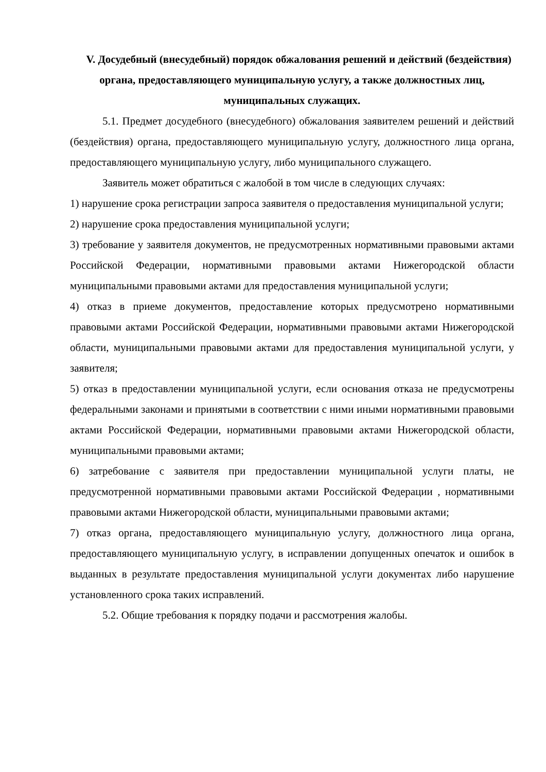V. Досудебный (внесудебный) порядок обжалования решений и действий (бездействия) органа, предоставляющего муниципальную услугу, а также должностных лиц, муниципальных служащих.
5.1. Предмет досудебного (внесудебного) обжалования заявителем решений и действий (бездействия) органа, предоставляющего муниципальную услугу, должностного лица органа, предоставляющего муниципальную услугу, либо муниципального служащего.
Заявитель может обратиться с жалобой в том числе в следующих случаях:
1) нарушение срока регистрации запроса заявителя о предоставления муниципальной услуги;
2) нарушение срока предоставления муниципальной услуги;
3) требование у заявителя документов, не предусмотренных нормативными правовыми актами Российской Федерации, нормативными правовыми актами Нижегородской области муниципальными правовыми актами для предоставления муниципальной услуги;
4) отказ в приеме документов, предоставление которых предусмотрено нормативными правовыми актами Российской Федерации, нормативными правовыми актами Нижегородской области, муниципальными правовыми актами для предоставления муниципальной услуги, у заявителя;
5) отказ в предоставлении муниципальной услуги, если основания отказа не предусмотрены федеральными законами и принятыми в соответствии с ними иными нормативными правовыми актами Российской Федерации, нормативными правовыми актами Нижегородской области, муниципальными правовыми актами;
6) затребование с заявителя при предоставлении муниципальной услуги платы, не предусмотренной нормативными правовыми актами Российской Федерации , нормативными правовыми актами Нижегородской области, муниципальными правовыми актами;
7) отказ органа, предоставляющего муниципальную услугу, должностного лица органа, предоставляющего муниципальную услугу, в исправлении допущенных опечаток и ошибок в выданных в результате предоставления муниципальной услуги документах либо нарушение установленного срока таких исправлений.
5.2. Общие требования к порядку подачи и рассмотрения жалобы.